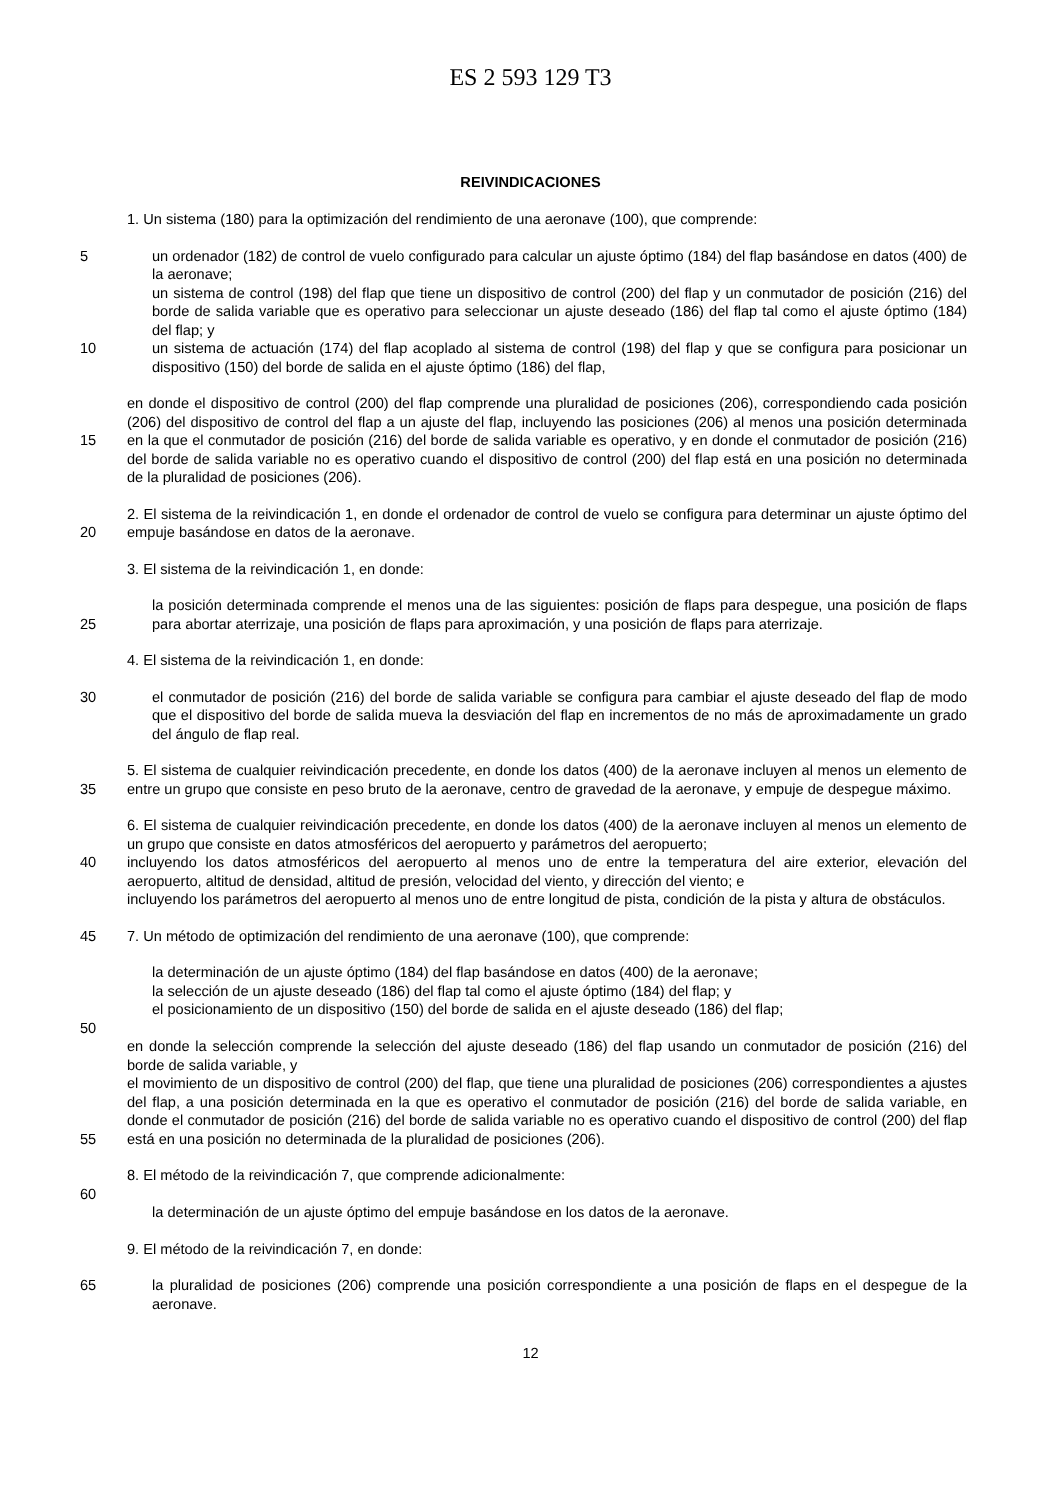ES 2 593 129 T3
REIVINDICACIONES
1. Un sistema (180) para la optimización del rendimiento de una aeronave (100), que comprende:
5 un ordenador (182) de control de vuelo configurado para calcular un ajuste óptimo (184) del flap basándose en datos (400) de la aeronave;
un sistema de control (198) del flap que tiene un dispositivo de control (200) del flap y un conmutador de posición (216) del borde de salida variable que es operativo para seleccionar un ajuste deseado (186) del flap tal como el ajuste óptimo (184) del flap; y
10 un sistema de actuación (174) del flap acoplado al sistema de control (198) del flap y que se configura para posicionar un dispositivo (150) del borde de salida en el ajuste óptimo (186) del flap,
15 en donde el dispositivo de control (200) del flap comprende una pluralidad de posiciones (206), correspondiendo cada posición (206) del dispositivo de control del flap a un ajuste del flap, incluyendo las posiciones (206) al menos una posición determinada en la que el conmutador de posición (216) del borde de salida variable es operativo, y en donde el conmutador de posición (216) del borde de salida variable no es operativo cuando el dispositivo de control (200) del flap está en una posición no determinada de la pluralidad de posiciones (206).
20 2. El sistema de la reivindicación 1, en donde el ordenador de control de vuelo se configura para determinar un ajuste óptimo del empuje basándose en datos de la aeronave.
3. El sistema de la reivindicación 1, en donde:
25 la posición determinada comprende el menos una de las siguientes: posición de flaps para despegue, una posición de flaps para abortar aterrizaje, una posición de flaps para aproximación, y una posición de flaps para aterrizaje.
4. El sistema de la reivindicación 1, en donde:
30 el conmutador de posición (216) del borde de salida variable se configura para cambiar el ajuste deseado del flap de modo que el dispositivo del borde de salida mueva la desviación del flap en incrementos de no más de aproximadamente un grado del ángulo de flap real.
35 5. El sistema de cualquier reivindicación precedente, en donde los datos (400) de la aeronave incluyen al menos un elemento de entre un grupo que consiste en peso bruto de la aeronave, centro de gravedad de la aeronave, y empuje de despegue máximo.
40 6. El sistema de cualquier reivindicación precedente, en donde los datos (400) de la aeronave incluyen al menos un elemento de un grupo que consiste en datos atmosféricos del aeropuerto y parámetros del aeropuerto;
incluyendo los datos atmosféricos del aeropuerto al menos uno de entre la temperatura del aire exterior, elevación del aeropuerto, altitud de densidad, altitud de presión, velocidad del viento, y dirección del viento; e
incluyendo los parámetros del aeropuerto al menos uno de entre longitud de pista, condición de la pista y altura de obstáculos.
45 7. Un método de optimización del rendimiento de una aeronave (100), que comprende:
la determinación de un ajuste óptimo (184) del flap basándose en datos (400) de la aeronave;
la selección de un ajuste deseado (186) del flap tal como el ajuste óptimo (184) del flap; y
el posicionamiento de un dispositivo (150) del borde de salida en el ajuste deseado (186) del flap;
50
55 en donde la selección comprende la selección del ajuste deseado (186) del flap usando un conmutador de posición (216) del borde de salida variable, y
el movimiento de un dispositivo de control (200) del flap, que tiene una pluralidad de posiciones (206) correspondientes a ajustes del flap, a una posición determinada en la que es operativo el conmutador de posición (216) del borde de salida variable, en donde el conmutador de posición (216) del borde de salida variable no es operativo cuando el dispositivo de control (200) del flap está en una posición no determinada de la pluralidad de posiciones (206).
8. El método de la reivindicación 7, que comprende adicionalmente:
60
la determinación de un ajuste óptimo del empuje basándose en los datos de la aeronave.
9. El método de la reivindicación 7, en donde:
65 la pluralidad de posiciones (206) comprende una posición correspondiente a una posición de flaps en el despegue de la aeronave.
12